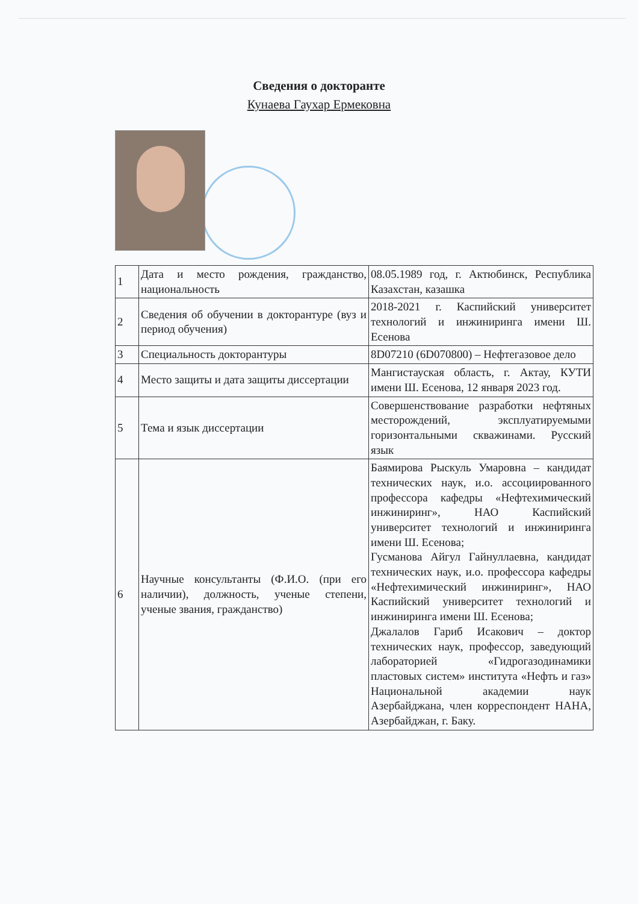Сведения о докторанте
Кунаева Гаухар Ермековна
| 1 | Дата и место рождения, гражданство, национальность | 08.05.1989 год, г. Актюбинск, Республика Казахстан, казашка |
| 2 | Сведения об обучении в докторантуре (вуз и период обучения) | 2018-2021 г. Каспийский университет технологий и инжиниринга имени Ш. Есенова |
| 3 | Специальность докторантуры | 8D07210 (6D070800) – Нефтегазовое дело |
| 4 | Место защиты и дата защиты диссертации | Мангистауская область, г. Актау, КУТИ имени Ш. Есенова, 12 января 2023 год. |
| 5 | Тема и язык диссертации | Совершенствование разработки нефтяных месторождений, эксплуатируемыми горизонтальными скважинами. Русский язык |
| 6 | Научные консультанты (Ф.И.О. (при его наличии), должность, ученые степени, ученые звания, гражданство) | Баямирова Рыскуль Умаровна – кандидат технических наук, и.о. ассоциированного профессора кафедры «Нефтехимический инжиниринг», НАО Каспийский университет технологий и инжиниринга имени Ш. Есенова; Гусманова Айгул Гайнуллаевна, кандидат технических наук, и.о. профессора кафедры «Нефтехимический инжиниринг», НАО Каспийский университет технологий и инжиниринга имени Ш. Есенова; Джалалов Гариб Исакович – доктор технических наук, профессор, заведующий лабораторией «Гидрогазодинамики пластовых систем» института «Нефть и газ» Национальной академии наук Азербайджана, член корреспондент НАНА, Азербайджан, г. Баку. |